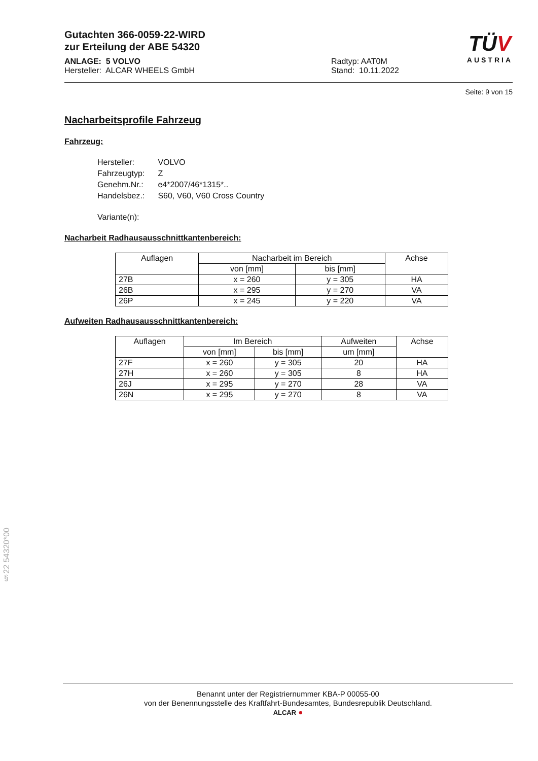Gutachten 366-0059-22-WIRD
zur Erteilung der ABE 54320
TÜV
AUSTRIA
ANLAGE: 5 VOLVO
Hersteller: ALCAR WHEELS GmbH
Radtyp: AAT0M
Stand: 10.11.2022
Seite: 9 von 15
Nacharbeitsprofile Fahrzeug
Fahrzeug:
| Hersteller: | VOLVO |
| Fahrzeugtyp: | Z |
| Genehm.Nr.: | e4*2007/46*1315*.. |
| Handelsbez.: | S60, V60, V60 Cross Country |
| Variante(n): | |
Nacharbeit Radhausausschnittkantenbereich:
| Auflagen | Nacharbeit im Bereich | | Achse |
| --- | --- | --- | --- |
| | von [mm] | bis [mm] | |
| 27B | x = 260 | y = 305 | HA |
| 26B | x = 295 | y = 270 | VA |
| 26P | x = 245 | y = 220 | VA |
Aufweiten Radhausausschnittkantenbereich:
| Auflagen | Im Bereich | | Aufweiten | Achse |
| --- | --- | --- | --- | --- |
| | von [mm] | bis [mm] | um [mm] | |
| 27F | x = 260 | y = 305 | 20 | HA |
| 27H | x = 260 | y = 305 | 8 | HA |
| 26J | x = 295 | y = 270 | 28 | VA |
| 26N | x = 295 | y = 270 | 8 | VA |
§22 54320*00
Benannt unter der Registriernummer KBA-P 00055-00
von der Benennungsstelle des Kraftfahrt-Bundesamtes, Bundesrepublik Deutschland.
ALCAR ●